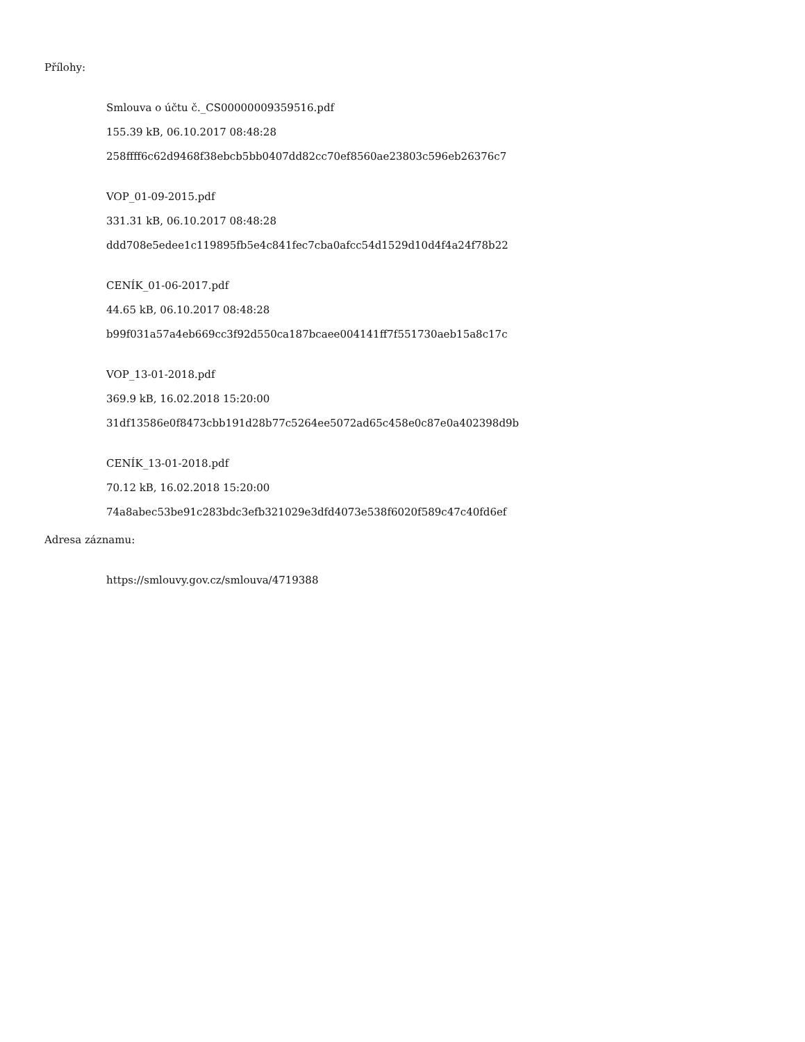Přílohy:
Smlouva o účtu č._CS00000009359516.pdf
155.39 kB, 06.10.2017 08:48:28
258ffff6c62d9468f38ebcb5bb0407dd82cc70ef8560ae23803c596eb26376c7
VOP_01-09-2015.pdf
331.31 kB, 06.10.2017 08:48:28
ddd708e5edee1c119895fb5e4c841fec7cba0afcc54d1529d10d4f4a24f78b22
CENÍK_01-06-2017.pdf
44.65 kB, 06.10.2017 08:48:28
b99f031a57a4eb669cc3f92d550ca187bcaee004141ff7f551730aeb15a8c17c
VOP_13-01-2018.pdf
369.9 kB, 16.02.2018 15:20:00
31df13586e0f8473cbb191d28b77c5264ee5072ad65c458e0c87e0a402398d9b
CENÍK_13-01-2018.pdf
70.12 kB, 16.02.2018 15:20:00
74a8abec53be91c283bdc3efb321029e3dfd4073e538f6020f589c47c40fd6ef
Adresa záznamu:
https://smlouvy.gov.cz/smlouva/4719388